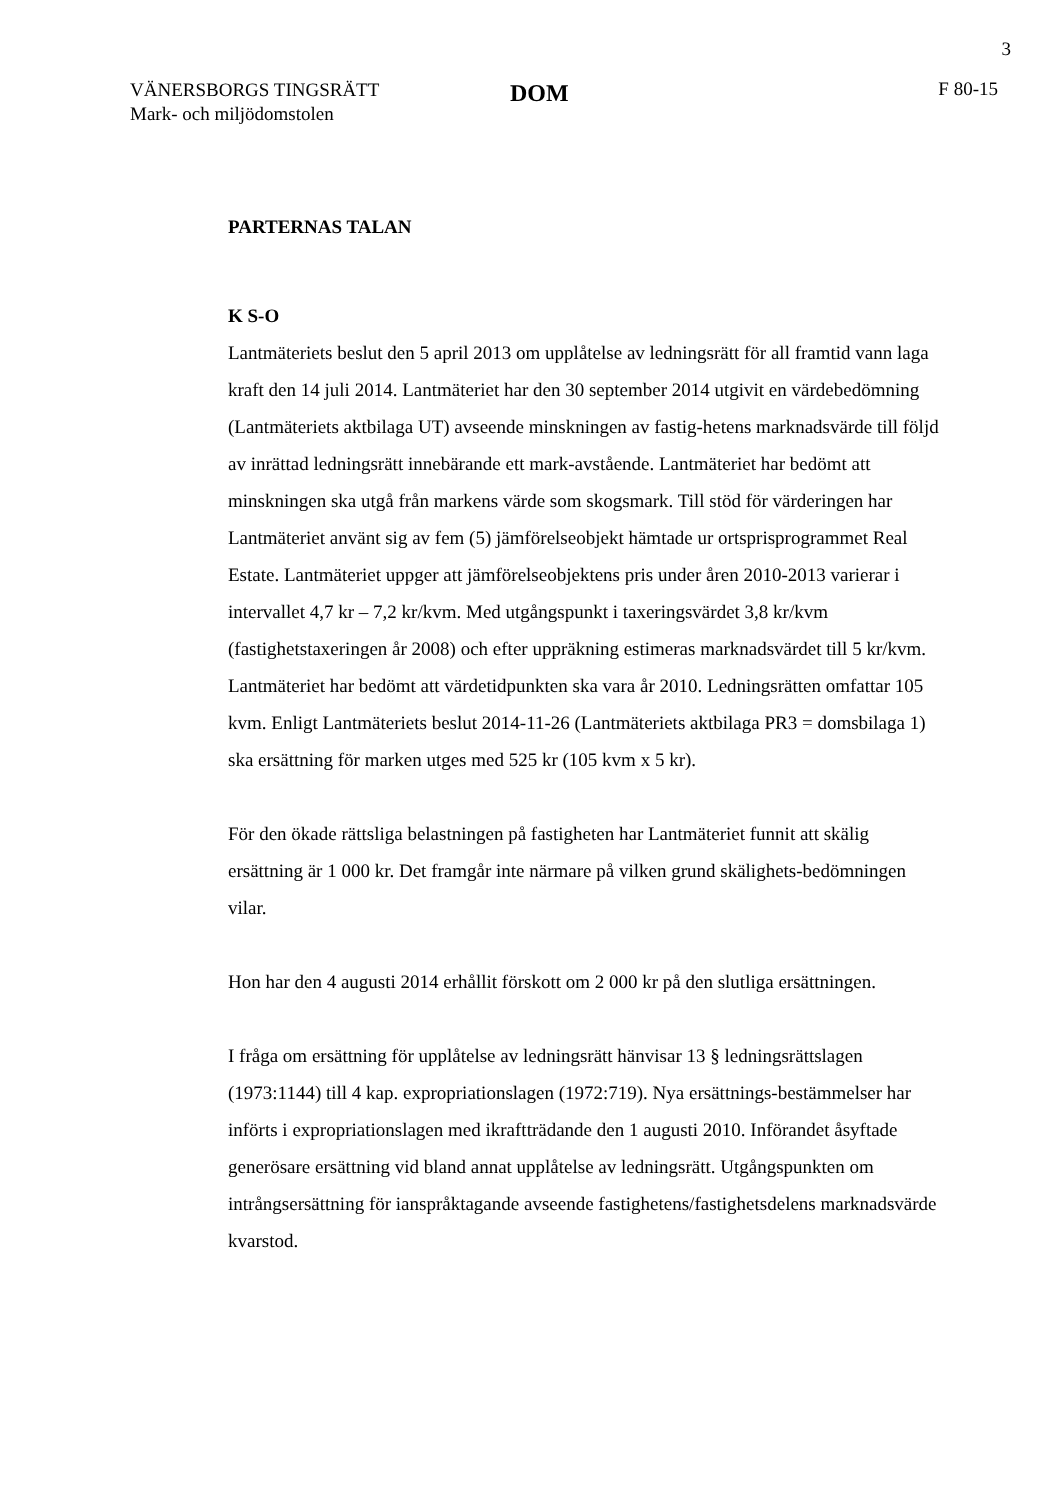3
VÄNERSBORGS TINGSRÄTT
Mark- och miljödomstolen
DOM
F 80-15
PARTERNAS TALAN
K S-O
Lantmäteriets beslut den 5 april 2013 om upplåtelse av ledningsrätt för all framtid vann laga kraft den 14 juli 2014. Lantmäteriet har den 30 september 2014 utgivit en värdebedömning (Lantmäteriets aktbilaga UT) avseende minskningen av fastig-hetens marknadsvärde till följd av inrättad ledningsrätt innebärande ett mark-avstående. Lantmäteriet har bedömt att minskningen ska utgå från markens värde som skogsmark. Till stöd för värderingen har Lantmäteriet använt sig av fem (5) jämförelseobjekt hämtade ur ortsprisprogrammet Real Estate. Lantmäteriet uppger att jämförelseobjektens pris under åren 2010-2013 varierar i intervallet 4,7 kr – 7,2 kr/kvm. Med utgångspunkt i taxeringsvärdet 3,8 kr/kvm (fastighetstaxeringen år 2008) och efter uppräkning estimeras marknadsvärdet till 5 kr/kvm. Lantmäteriet har bedömt att värdetidpunkten ska vara år 2010. Ledningsrätten omfattar 105 kvm. Enligt Lantmäteriets beslut 2014-11-26 (Lantmäteriets aktbilaga PR3 = domsbilaga 1) ska ersättning för marken utges med 525 kr (105 kvm x 5 kr).
För den ökade rättsliga belastningen på fastigheten har Lantmäteriet funnit att skälig ersättning är 1 000 kr. Det framgår inte närmare på vilken grund skälighets-bedömningen vilar.
Hon har den 4 augusti 2014 erhållit förskott om 2 000 kr på den slutliga ersättningen.
I fråga om ersättning för upplåtelse av ledningsrätt hänvisar 13 § ledningsrättslagen (1973:1144) till 4 kap. expropriationslagen (1972:719). Nya ersättnings-bestämmelser har införts i expropriationslagen med ikraftträdande den 1 augusti 2010. Införandet åsyftade generösare ersättning vid bland annat upplåtelse av ledningsrätt. Utgångspunkten om intrångsersättning för ianspråktagande avseende fastighetens/fastighetsdelens marknadsvärde kvarstod.